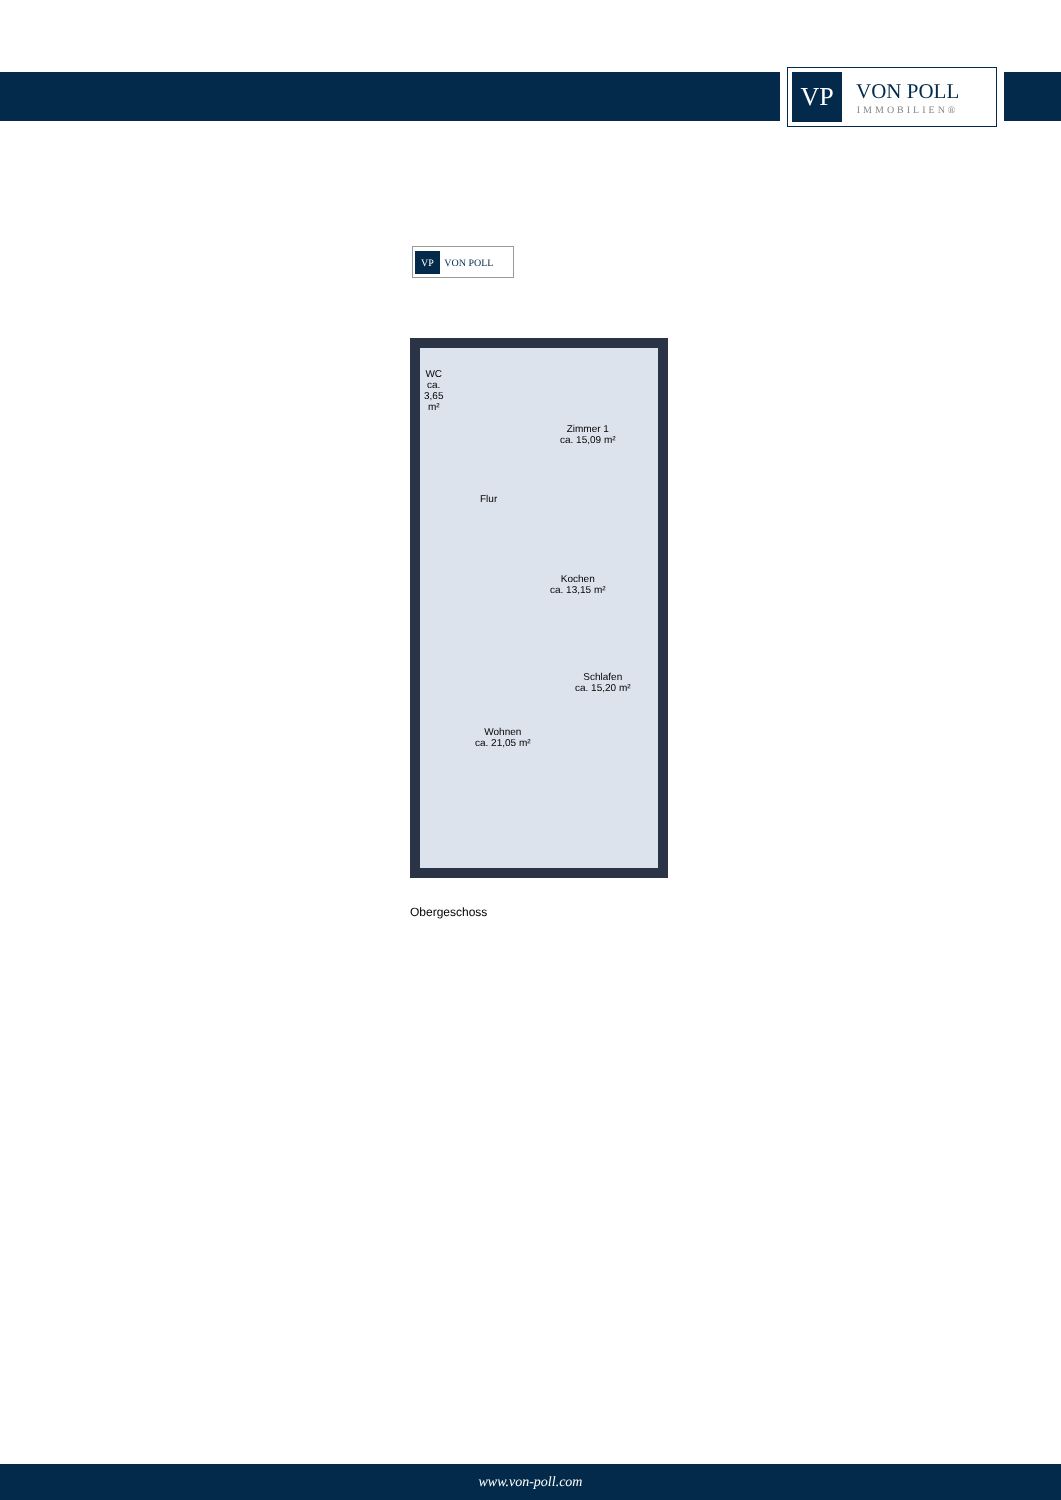VP
VON POLL
IMMOBILIEN®
VP VON POLL
WC
ca.
3,65
m²
Zimmer 1
ca. 15,09 m²
Flur
Kochen
ca. 13,15 m²
Schlafen
ca. 15,20 m²
Wohnen
ca. 21,05 m²
Obergeschoss
www.von-poll.com